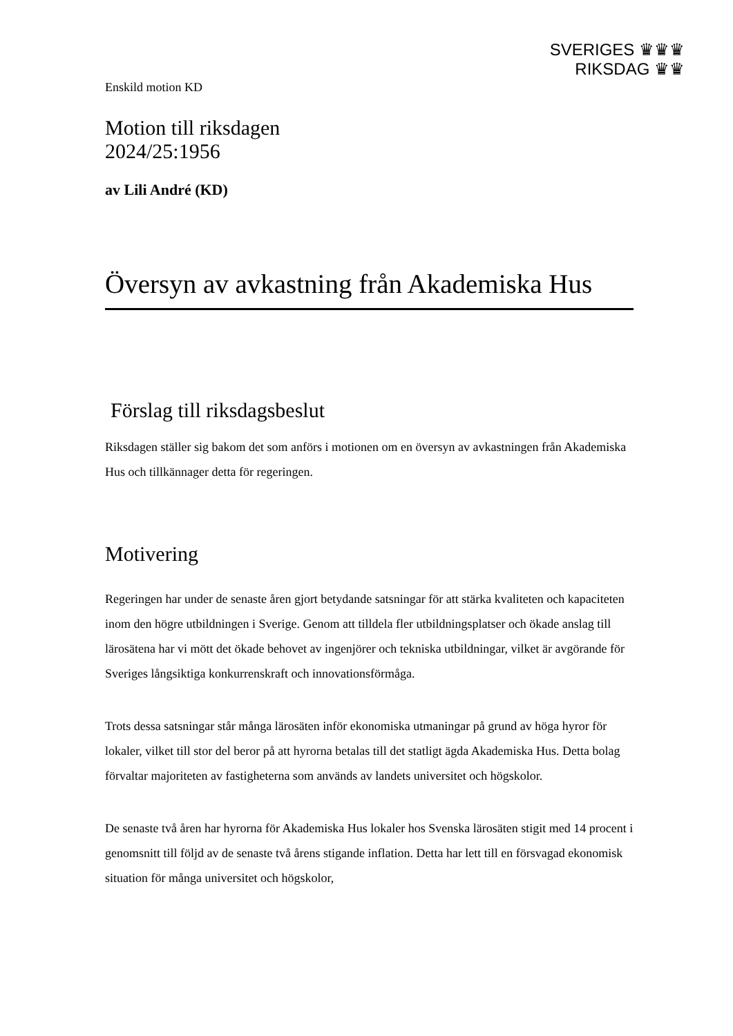SVERIGES ♛♛♛
RIKSDAG ♛♛
Enskild motion KD
Motion till riksdagen
2024/25:1956
av Lili André (KD)
Översyn av avkastning från Akademiska Hus
Förslag till riksdagsbeslut
Riksdagen ställer sig bakom det som anförs i motionen om en översyn av avkastningen från Akademiska Hus och tillkännager detta för regeringen.
Motivering
Regeringen har under de senaste åren gjort betydande satsningar för att stärka kvaliteten och kapaciteten inom den högre utbildningen i Sverige. Genom att tilldela fler utbildningsplatser och ökade anslag till lärosätena har vi mött det ökade behovet av ingenjörer och tekniska utbildningar, vilket är avgörande för Sveriges långsiktiga konkurrenskraft och innovationsförmåga.
Trots dessa satsningar står många lärosäten inför ekonomiska utmaningar på grund av höga hyror för lokaler, vilket till stor del beror på att hyrorna betalas till det statligt ägda Akademiska Hus. Detta bolag förvaltar majoriteten av fastigheterna som används av landets universitet och högskolor.
De senaste två åren har hyrorna för Akademiska Hus lokaler hos Svenska lärosäten stigit med 14 procent i genomsnitt till följd av de senaste två årens stigande inflation. Detta har lett till en försvagad ekonomisk situation för många universitet och högskolor,